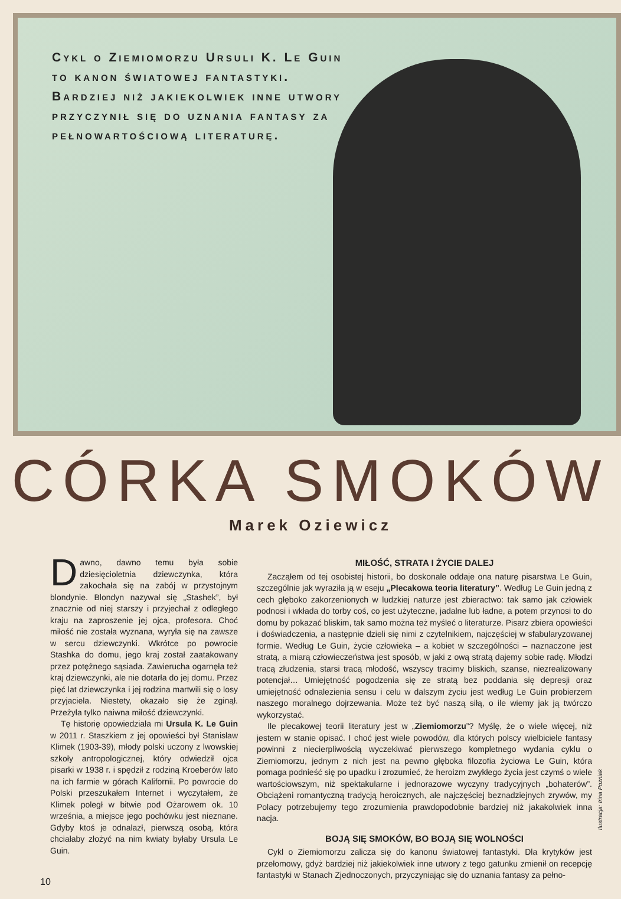Cykl o Ziemiomorzu Ursuli K. Le Guin to kanon światowej fantastyki. Bardziej niż jakiekolwiek inne utwory przyczynił się do uznania fantasy za pełnowartościową literaturę.
CÓRKA SMOKÓW
Marek Oziewicz
Dawno, dawno temu była sobie dziesięcioletnia dziewczynka, która zakochała się na zabój w przystojnym blondynie. Blondyn nazywał się „Stashek”, był znacznie od niej starszy i przyjechał z odległego kraju na zaproszenie jej ojca, profesora. Choć miłość nie została wyznana, wyryła się na zawsze w sercu dziewczynki. Wkrótce po powrocie Stashka do domu, jego kraj został zaatakowany przez potężnego sąsiada. Zawierucha ogarnęła też kraj dziewczynki, ale nie dotarła do jej domu. Przez pięć lat dziewczynka i jej rodzina martwili się o losy przyjaciela. Niestety, okazało się że zginął. Przeżyła tylko naiwna miłość dziewczynki.
Tę historię opowiedziała mi Ursula K. Le Guin w 2011 r. Staszkiem z jej opowieści był Stanisław Klimek (1903-39), młody polski uczony z lwowskiej szkoły antropologicznej, który odwiedził ojca pisarki w 1938 r. i spędził z rodziną Kroeberów lato na ich farmie w górach Kalifornii. Po powrocie do Polski przeszukałem Internet i wyczytałem, że Klimek poległ w bitwie pod Ożarowem ok. 10 września, a miejsce jego pochówku jest nieznane. Gdyby ktoś je odnalazł, pierwszą osobą, która chciałaby złożyć na nim kwiaty byłaby Ursula Le Guin.
MIŁOŚĆ, STRATA I ŻYCIE DALEJ
Zacząłem od tej osobistej historii, bo doskonale oddaje ona naturę pisarstwa Le Guin, szczególnie jak wyraziła ją w eseju „Plecakowa teoria literatury”. Według Le Guin jedną z cech głęboko zakorzenionych w ludzkiej naturze jest zbieractwo: tak samo jak człowiek podnosi i wkłada do torby coś, co jest użyteczne, jadalne lub ładne, a potem przynosi to do domu by pokazać bliskim, tak samo można też myśleć o literaturze. Pisarz zbiera opowieści i doświadczenia, a następnie dzieli się nimi z czytelnikiem, najczęściej w sfabularyzowanej formie. Według Le Guin, życie człowieka – a kobiet w szczególności – naznaczone jest stratą, a miarą człowieczeństwa jest sposób, w jaki z ową stratą dajemy sobie radę. Młodzi tracą złudzenia, starsi tracą młodość, wszyscy tracimy bliskich, szanse, niezrealizowany potencjał… Umiejętność pogodzenia się ze stratą bez poddania się depresji oraz umiejętność odnalezienia sensu i celu w dalszym życiu jest według Le Guin probierzem naszego moralnego dojrzewania. Może też być naszą siłą, o ile wiemy jak ją twórczo wykorzystać.
Ile plecakowej teorii literatury jest w „Ziemiomorzu”? Myślę, że o wiele więcej, niż jestem w stanie opisać. I choć jest wiele powodów, dla których polscy wielbiciele fantasy powinni z niecierpliwością wyczekiwać pierwszego kompletnego wydania cyklu o Ziemiomorzu, jednym z nich jest na pewno głęboka filozofia życiowa Le Guin, która pomaga podnieść się po upadku i zrozumieć, że heroizm zwykłego życia jest czymś o wiele wartościowszym, niż spektakularne i jednorazowe wyczyny tradycyjnych „bohaterów”. Obciążeni romantyczną tradycją heroicznych, ale najczęściej beznadziejnych zrywów, my Polacy potrzebujemy tego zrozumienia prawdopodobnie bardziej niż jakakolwiek inna nacja.
BOJĄ SIĘ SMOKÓW, BO BOJĄ SIĘ WOLNOŚCI
Cykl o Ziemiomorzu zalicza się do kanonu światowej fantastyki. Dla krytyków jest przełomowy, gdyż bardziej niż jakiekolwiek inne utwory z tego gatunku zmienił on recepcję fantastyki w Stanach Zjednoczonych, przyczyniając się do uznania fantasy za pełno-
Ilustracja: Irina Pozniak
10